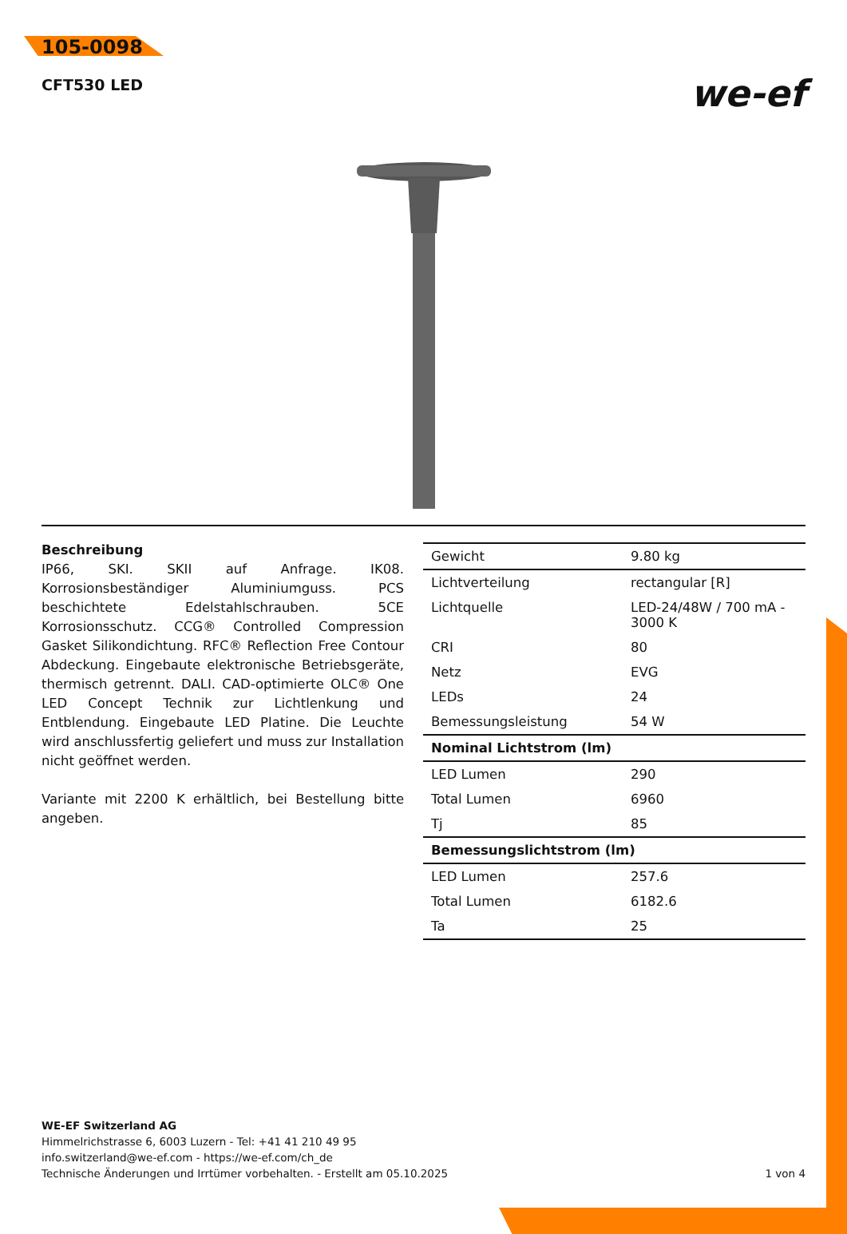105-0098
we-ef
CFT530 LED
Beschreibung
IP66, SKI. SKII auf Anfrage. IK08. Korrosionsbeständiger Aluminiumguss. PCS beschichtete Edelstahlschrauben. 5CE Korrosionsschutz. CCG® Controlled Compression Gasket Silikondichtung. RFC® Reflection Free Contour Abdeckung. Eingebaute elektronische Betriebsgeräte, thermisch getrennt. DALI. CAD-optimierte OLC® One LED Concept Technik zur Lichtlenkung und Entblendung. Eingebaute LED Platine. Die Leuchte wird anschlussfertig geliefert und muss zur Installation nicht geöffnet werden.
Variante mit 2200 K erhältlich, bei Bestellung bitte angeben.
| Gewicht | 9.80 kg |
| Lichtverteilung | rectangular [R] |
| Lichtquelle | LED-24/48W / 700 mA - 3000 K |
| CRI | 80 |
| Netz | EVG |
| LEDs | 24 |
| Bemessungsleistung | 54 W |
| Nominal Lichtstrom (lm) | |
| LED Lumen | 290 |
| Total Lumen | 6960 |
| Tj | 85 |
| Bemessungslichtstrom (lm) | |
| LED Lumen | 257.6 |
| Total Lumen | 6182.6 |
| Ta | 25 |
WE-EF Switzerland AG
Himmelrichstrasse 6, 6003 Luzern - Tel: +41 41 210 49 95
info.switzerland@we-ef.com - https://we-ef.com/ch_de
Technische Änderungen und Irrtümer vorbehalten. - Erstellt am 05.10.2025
1 von 4